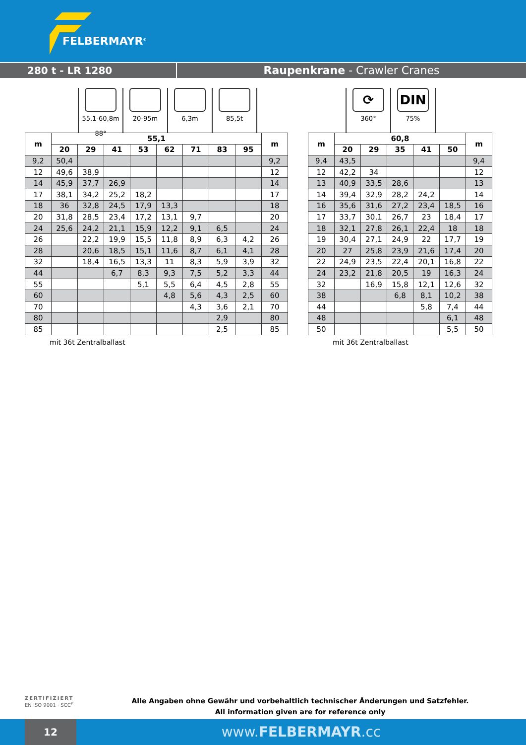FELBERMAYR<sup>®</sup>
280 t - LR 1280 Raupenkrane - Crawler Cranes
55,1-60,8m
88°
20-95m 6,3m 85,5t
⟳
360°
DIN
75%
| m | 55,1 | | | | | | | | m |
| --- | --- | --- | --- | --- | --- | --- | --- | --- | --- |
| | 20 | 29 | 41 | 53 | 62 | 71 | 83 | 95 | |
| 9,2 | 50,4 | | | | | | | | 9,2 |
| 12 | 49,6 | 38,9 | | | | | | | 12 |
| 14 | 45,9 | 37,7 | 26,9 | | | | | | 14 |
| 17 | 38,1 | 34,2 | 25,2 | 18,2 | | | | | 17 |
| 18 | 36 | 32,8 | 24,5 | 17,9 | 13,3 | | | | 18 |
| 20 | 31,8 | 28,5 | 23,4 | 17,2 | 13,1 | 9,7 | | | 20 |
| 24 | 25,6 | 24,2 | 21,1 | 15,9 | 12,2 | 9,1 | 6,5 | | 24 |
| 26 | | 22,2 | 19,9 | 15,5 | 11,8 | 8,9 | 6,3 | 4,2 | 26 |
| 28 | | 20,6 | 18,5 | 15,1 | 11,6 | 8,7 | 6,1 | 4,1 | 28 |
| 32 | | 18,4 | 16,5 | 13,3 | 11 | 8,3 | 5,9 | 3,9 | 32 |
| 44 | | | 6,7 | 8,3 | 9,3 | 7,5 | 5,2 | 3,3 | 44 |
| 55 | | | | 5,1 | 5,5 | 6,4 | 4,5 | 2,8 | 55 |
| 60 | | | | | 4,8 | 5,6 | 4,3 | 2,5 | 60 |
| 70 | | | | | | 4,3 | 3,6 | 2,1 | 70 |
| 80 | | | | | | | 2,9 | | 80 |
| 85 | | | | | | | 2,5 | | 85 |
mit 36t Zentralballast
| m | 60,8 | | | | | m |
| --- | --- | --- | --- | --- | --- | --- |
| | 20 | 29 | 35 | 41 | 50 | |
| 9,4 | 43,5 | | | | | 9,4 |
| 12 | 42,2 | 34 | | | | 12 |
| 13 | 40,9 | 33,5 | 28,6 | | | 13 |
| 14 | 39,4 | 32,9 | 28,2 | 24,2 | | 14 |
| 16 | 35,6 | 31,6 | 27,2 | 23,4 | 18,5 | 16 |
| 17 | 33,7 | 30,1 | 26,7 | 23 | 18,4 | 17 |
| 18 | 32,1 | 27,8 | 26,1 | 22,4 | 18 | 18 |
| 19 | 30,4 | 27,1 | 24,9 | 22 | 17,7 | 19 |
| 20 | 27 | 25,8 | 23,9 | 21,6 | 17,4 | 20 |
| 22 | 24,9 | 23,5 | 22,4 | 20,1 | 16,8 | 22 |
| 24 | 23,2 | 21,8 | 20,5 | 19 | 16,3 | 24 |
| 32 | | 16,9 | 15,8 | 12,1 | 12,6 | 32 |
| 38 | | | 6,8 | 8,1 | 10,2 | 38 |
| 44 | | | | 5,8 | 7,4 | 44 |
| 48 | | | | | 6,1 | 48 |
| 50 | | | | | 5,5 | 50 |
mit 36t Zentralballast
ZERTIFIZIERT
EN ISO 9001 · SCC<sup>P</sup>
Alle Angaben ohne Gewähr und vorbehaltlich technischer Änderungen und Satzfehler.
All information given are for reference only
12
www.FELBERMAYR.cc